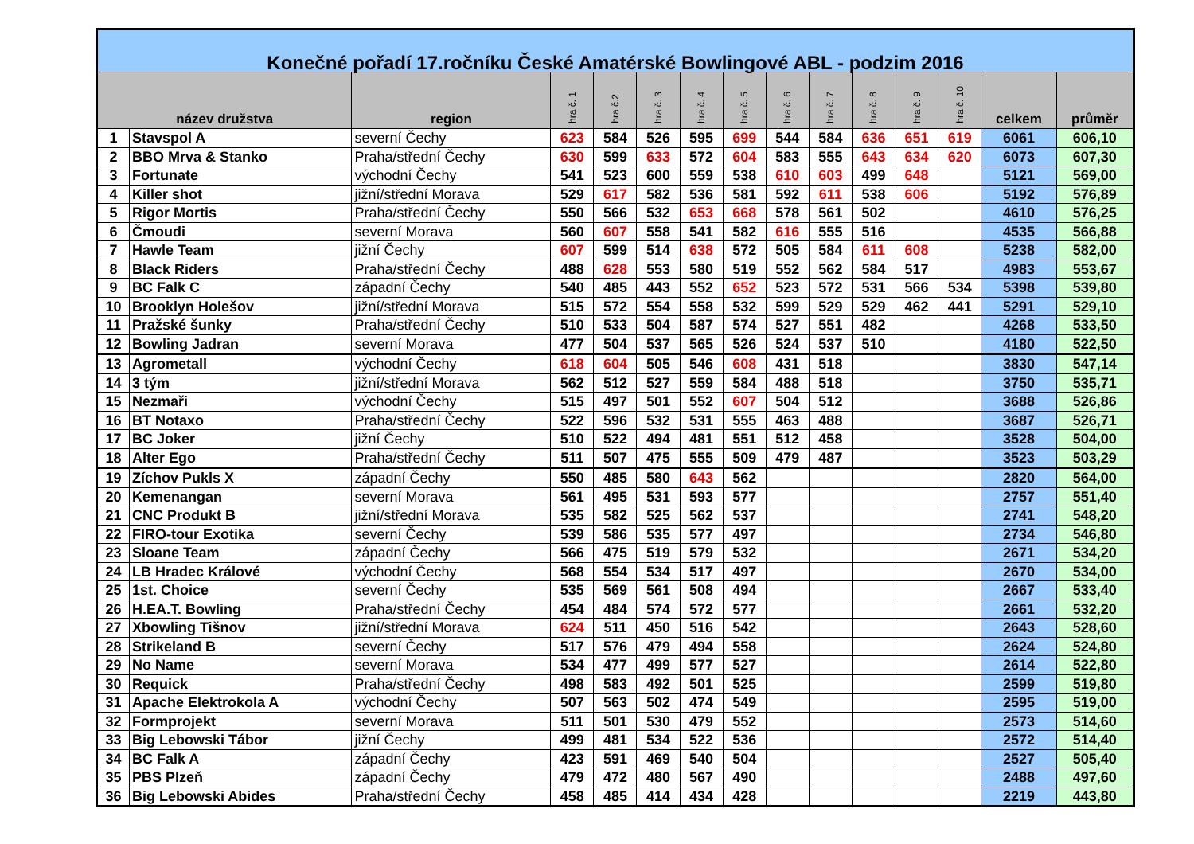| Konečné pořadí 17.ročníku České Amatérské Bowlingové ABL - podzim 2016 | | | | | | | | | | | | | | |
| --- | --- | --- | --- | --- | --- | --- | --- | --- | --- | --- | --- | --- | --- | --- |
| název družstva | | region | hra č. 1 | hra č.2 | hra č. 3 | hra č. 4 | hra č. 5 | hra č. 6 | hra č. 7 | hra č. 8 | hra č. 9 | hra č. 10 | celkem | průměr |
| 1 | Stavspol A | severní Čechy | 623 | 584 | 526 | 595 | 699 | 544 | 584 | 636 | 651 | 619 | 6061 | 606,10 |
| 2 | BBO Mrva & Stanko | Praha/střední Čechy | 630 | 599 | 633 | 572 | 604 | 583 | 555 | 643 | 634 | 620 | 6073 | 607,30 |
| 3 | Fortunate | východní Čechy | 541 | 523 | 600 | 559 | 538 | 610 | 603 | 499 | 648 | | 5121 | 569,00 |
| 4 | Killer shot | jižní/střední Morava | 529 | 617 | 582 | 536 | 581 | 592 | 611 | 538 | 606 | | 5192 | 576,89 |
| 5 | Rigor Mortis | Praha/střední Čechy | 550 | 566 | 532 | 653 | 668 | 578 | 561 | 502 | | | 4610 | 576,25 |
| 6 | Čmoudi | severní Morava | 560 | 607 | 558 | 541 | 582 | 616 | 555 | 516 | | | 4535 | 566,88 |
| 7 | Hawle Team | jižní Čechy | 607 | 599 | 514 | 638 | 572 | 505 | 584 | 611 | 608 | | 5238 | 582,00 |
| 8 | Black Riders | Praha/střední Čechy | 488 | 628 | 553 | 580 | 519 | 552 | 562 | 584 | 517 | | 4983 | 553,67 |
| 9 | BC Falk C | západní Čechy | 540 | 485 | 443 | 552 | 652 | 523 | 572 | 531 | 566 | 534 | 5398 | 539,80 |
| 10 | Brooklyn Holešov | jižní/střední Morava | 515 | 572 | 554 | 558 | 532 | 599 | 529 | 529 | 462 | 441 | 5291 | 529,10 |
| 11 | Pražské šunky | Praha/střední Čechy | 510 | 533 | 504 | 587 | 574 | 527 | 551 | 482 | | | 4268 | 533,50 |
| 12 | Bowling Jadran | severní Morava | 477 | 504 | 537 | 565 | 526 | 524 | 537 | 510 | | | 4180 | 522,50 |
| 13 | Agrometall | východní Čechy | 618 | 604 | 505 | 546 | 608 | 431 | 518 | | | | 3830 | 547,14 |
| 14 | 3 tým | jižní/střední Morava | 562 | 512 | 527 | 559 | 584 | 488 | 518 | | | | 3750 | 535,71 |
| 15 | Nezmaři | východní Čechy | 515 | 497 | 501 | 552 | 607 | 504 | 512 | | | | 3688 | 526,86 |
| 16 | BT Notaxo | Praha/střední Čechy | 522 | 596 | 532 | 531 | 555 | 463 | 488 | | | | 3687 | 526,71 |
| 17 | BC Joker | jižní Čechy | 510 | 522 | 494 | 481 | 551 | 512 | 458 | | | | 3528 | 504,00 |
| 18 | Alter Ego | Praha/střední Čechy | 511 | 507 | 475 | 555 | 509 | 479 | 487 | | | | 3523 | 503,29 |
| 19 | Zíchov Pukls X | západní Čechy | 550 | 485 | 580 | 643 | 562 | | | | | | 2820 | 564,00 |
| 20 | Kemenangan | severní Morava | 561 | 495 | 531 | 593 | 577 | | | | | | 2757 | 551,40 |
| 21 | CNC Produkt B | jižní/střední Morava | 535 | 582 | 525 | 562 | 537 | | | | | | 2741 | 548,20 |
| 22 | FIRO-tour Exotika | severní Čechy | 539 | 586 | 535 | 577 | 497 | | | | | | 2734 | 546,80 |
| 23 | Sloane Team | západní Čechy | 566 | 475 | 519 | 579 | 532 | | | | | | 2671 | 534,20 |
| 24 | LB Hradec Králové | východní Čechy | 568 | 554 | 534 | 517 | 497 | | | | | | 2670 | 534,00 |
| 25 | 1st. Choice | severní Čechy | 535 | 569 | 561 | 508 | 494 | | | | | | 2667 | 533,40 |
| 26 | H.EA.T. Bowling | Praha/střední Čechy | 454 | 484 | 574 | 572 | 577 | | | | | | 2661 | 532,20 |
| 27 | Xbowling Tišnov | jižní/střední Morava | 624 | 511 | 450 | 516 | 542 | | | | | | 2643 | 528,60 |
| 28 | Strikeland B | severní Čechy | 517 | 576 | 479 | 494 | 558 | | | | | | 2624 | 524,80 |
| 29 | No Name | severní Morava | 534 | 477 | 499 | 577 | 527 | | | | | | 2614 | 522,80 |
| 30 | Requick | Praha/střední Čechy | 498 | 583 | 492 | 501 | 525 | | | | | | 2599 | 519,80 |
| 31 | Apache Elektrokola A | východní Čechy | 507 | 563 | 502 | 474 | 549 | | | | | | 2595 | 519,00 |
| 32 | Formprojekt | severní Morava | 511 | 501 | 530 | 479 | 552 | | | | | | 2573 | 514,60 |
| 33 | Big Lebowski Tábor | jižní Čechy | 499 | 481 | 534 | 522 | 536 | | | | | | 2572 | 514,40 |
| 34 | BC Falk A | západní Čechy | 423 | 591 | 469 | 540 | 504 | | | | | | 2527 | 505,40 |
| 35 | PBS Plzeň | západní Čechy | 479 | 472 | 480 | 567 | 490 | | | | | | 2488 | 497,60 |
| 36 | Big Lebowski Abides | Praha/střední Čechy | 458 | 485 | 414 | 434 | 428 | | | | | | 2219 | 443,80 |